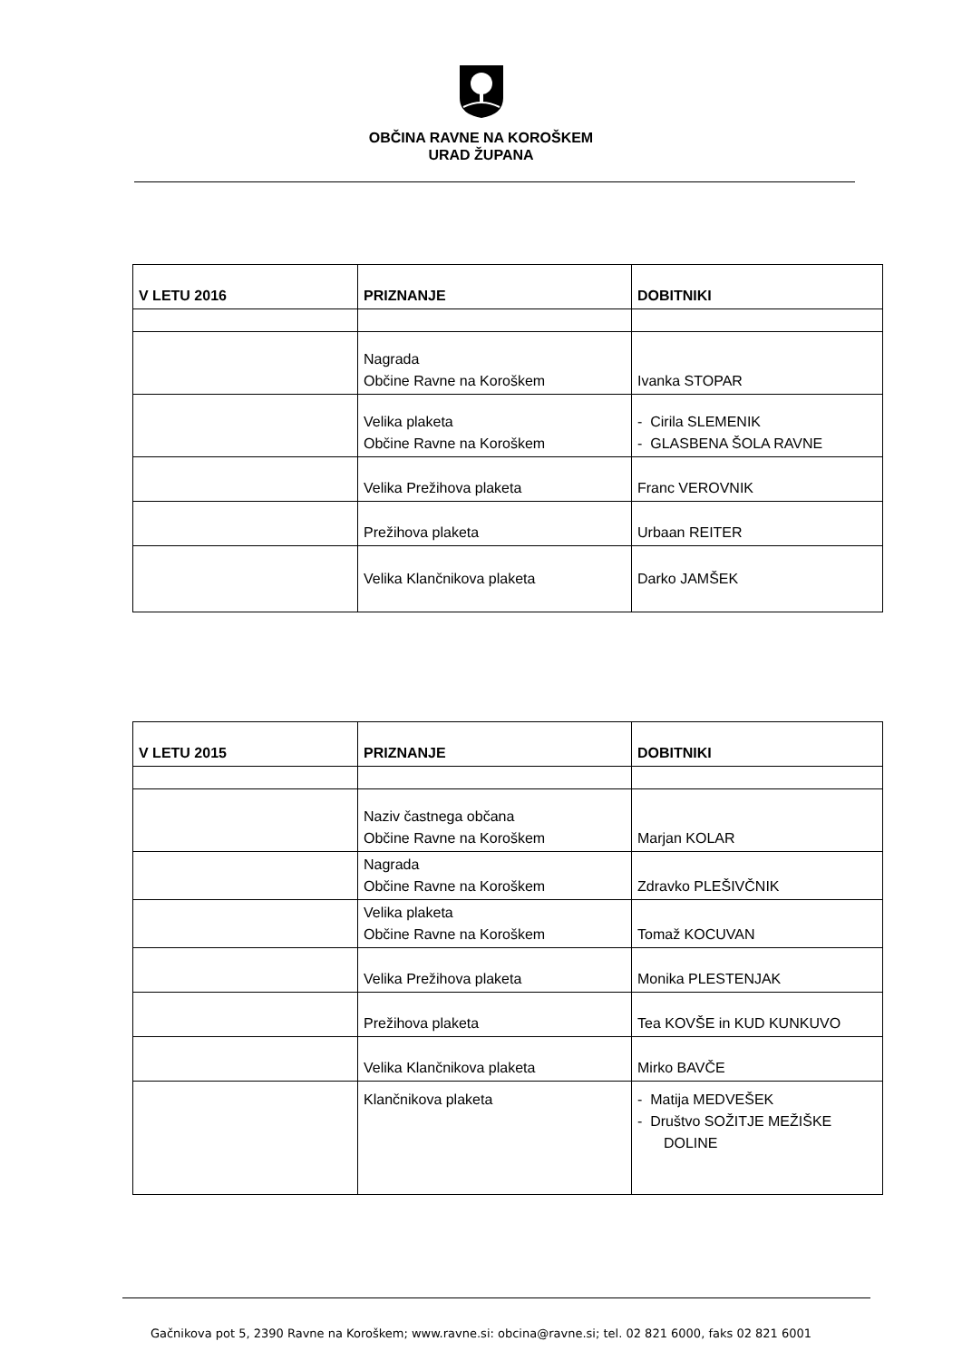OBČINA RAVNE NA KOROŠKEM
URAD ŽUPANA
| V LETU 2016 | PRIZNANJE | DOBITNIKI |
| --- | --- | --- |
| | Nagrada Občine Ravne na Koroškem | Ivanka STOPAR |
| | Velika plaketa Občine Ravne na Koroškem | - Cirila SLEMENIK - GLASBENA ŠOLA RAVNE |
| | Velika Prežihova plaketa | Franc VEROVNIK |
| | Prežihova plaketa | Urbaan REITER |
| | Velika Klančnikova plaketa | Darko JAMŠEK |
| V LETU 2015 | PRIZNANJE | DOBITNIKI |
| --- | --- | --- |
| | Naziv častnega občana Občine Ravne na Koroškem | Marjan KOLAR |
| | Nagrada Občine Ravne na Koroškem | Zdravko PLEŠIVČNIK |
| | Velika plaketa Občine Ravne na Koroškem | Tomaž KOCUVAN |
| | Velika Prežihova plaketa | Monika PLESTENJAK |
| | Prežihova plaketa | Tea KOVŠE in KUD KUNKUVO |
| | Velika Klančnikova plaketa | Mirko BAVČE |
| | Klančnikova plaketa | - Matija MEDVEŠEK - Društvo SOŽITJE MEŽIŠKE DOLINE |
Gačnikova pot 5, 2390 Ravne na Koroškem; www.ravne.si: obcina@ravne.si; tel. 02 821 6000, faks 02 821 6001